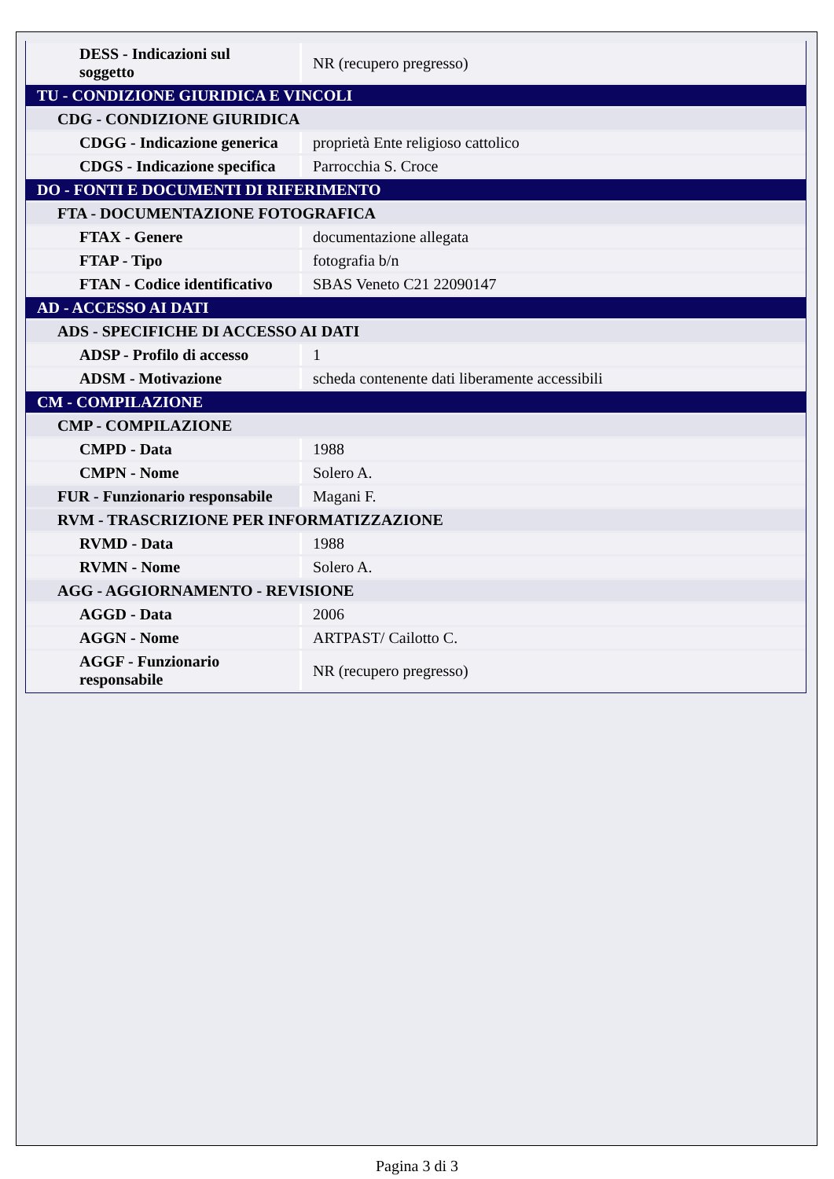| DESS - Indicazioni sul soggetto | NR (recupero pregresso) |
| TU - CONDIZIONE GIURIDICA E VINCOLI | |
| CDG - CONDIZIONE GIURIDICA | |
| CDGG - Indicazione generica | proprietà Ente religioso cattolico |
| CDGS - Indicazione specifica | Parrocchia S. Croce |
| DO - FONTI E DOCUMENTI DI RIFERIMENTO | |
| FTA - DOCUMENTAZIONE FOTOGRAFICA | |
| FTAX - Genere | documentazione allegata |
| FTAP - Tipo | fotografia b/n |
| FTAN - Codice identificativo | SBAS Veneto C21 22090147 |
| AD - ACCESSO AI DATI | |
| ADS - SPECIFICHE DI ACCESSO AI DATI | |
| ADSP - Profilo di accesso | 1 |
| ADSM - Motivazione | scheda contenente dati liberamente accessibili |
| CM - COMPILAZIONE | |
| CMP - COMPILAZIONE | |
| CMPD - Data | 1988 |
| CMPN - Nome | Solero A. |
| FUR - Funzionario responsabile | Magani F. |
| RVM - TRASCRIZIONE PER INFORMATIZZAZIONE | |
| RVMD - Data | 1988 |
| RVMN - Nome | Solero A. |
| AGG - AGGIORNAMENTO - REVISIONE | |
| AGGD - Data | 2006 |
| AGGN - Nome | ARTPAST/ Cailotto C. |
| AGGF - Funzionario responsabile | NR (recupero pregresso) |
Pagina 3 di 3